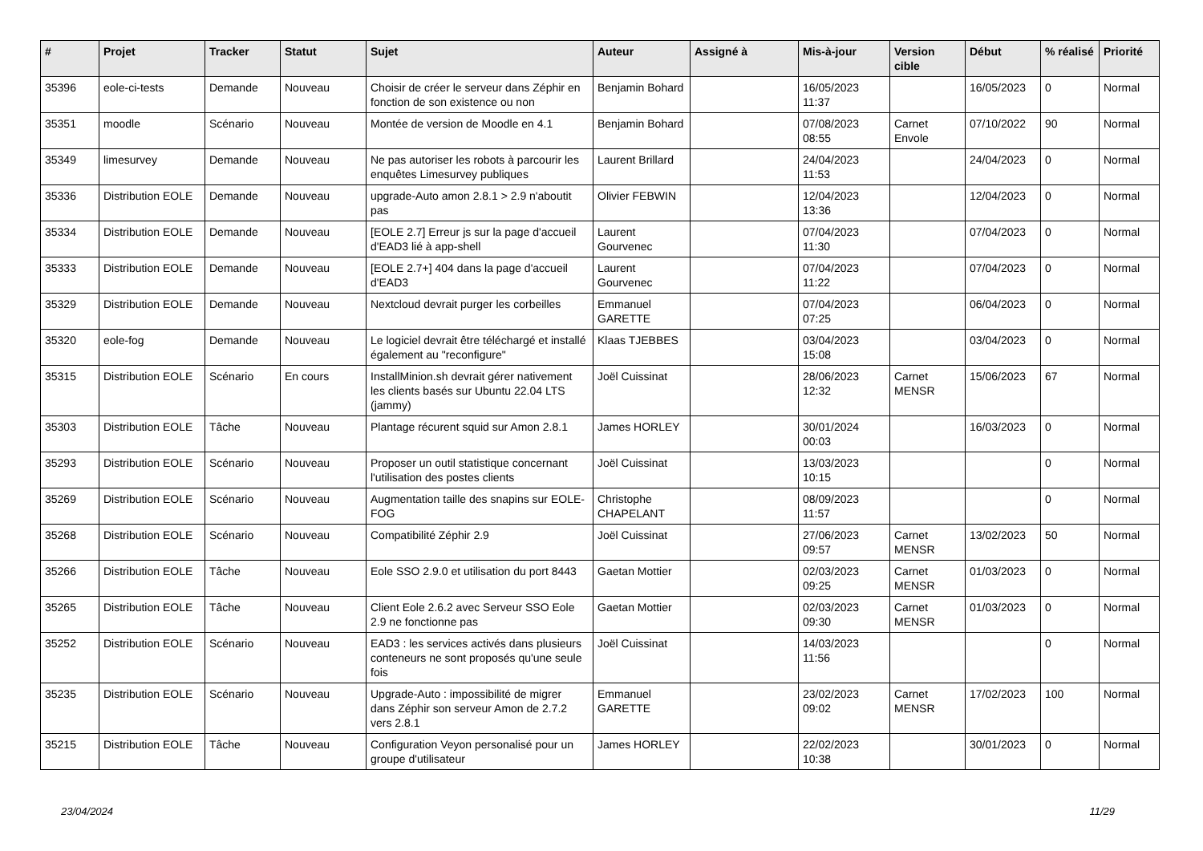| # | Projet | Tracker | Statut | Sujet | Auteur | Assigné à | Mis-à-jour | Version cible | Début | % réalisé | Priorité |
| --- | --- | --- | --- | --- | --- | --- | --- | --- | --- | --- | --- |
| 35396 | eole-ci-tests | Demande | Nouveau | Choisir de créer le serveur dans Zéphir en fonction de son existence ou non | Benjamin Bohard | | 16/05/2023 11:37 | | 16/05/2023 | 0 | Normal |
| 35351 | moodle | Scénario | Nouveau | Montée de version de Moodle en 4.1 | Benjamin Bohard | | 07/08/2023 08:55 | Carnet Envole | 07/10/2022 | 90 | Normal |
| 35349 | limesurvey | Demande | Nouveau | Ne pas autoriser les robots à parcourir les enquêtes Limesurvey publiques | Laurent Brillard | | 24/04/2023 11:53 | | 24/04/2023 | 0 | Normal |
| 35336 | Distribution EOLE | Demande | Nouveau | upgrade-Auto amon 2.8.1 > 2.9 n'aboutit pas | Olivier FEBWIN | | 12/04/2023 13:36 | | 12/04/2023 | 0 | Normal |
| 35334 | Distribution EOLE | Demande | Nouveau | [EOLE 2.7] Erreur js sur la page d'accueil d'EAD3 lié à app-shell | Laurent Gourvenec | | 07/04/2023 11:30 | | 07/04/2023 | 0 | Normal |
| 35333 | Distribution EOLE | Demande | Nouveau | [EOLE 2.7+] 404 dans la page d'accueil d'EAD3 | Laurent Gourvenec | | 07/04/2023 11:22 | | 07/04/2023 | 0 | Normal |
| 35329 | Distribution EOLE | Demande | Nouveau | Nextcloud devrait purger les corbeilles | Emmanuel GARETTE | | 07/04/2023 07:25 | | 06/04/2023 | 0 | Normal |
| 35320 | eole-fog | Demande | Nouveau | Le logiciel devrait être téléchargé et installé également au "reconfigure" | Klaas TJEBBES | | 03/04/2023 15:08 | | 03/04/2023 | 0 | Normal |
| 35315 | Distribution EOLE | Scénario | En cours | InstallMinion.sh devrait gérer nativement les clients basés sur Ubuntu 22.04 LTS (jammy) | Joël Cuissinat | | 28/06/2023 12:32 | Carnet MENSR | 15/06/2023 | 67 | Normal |
| 35303 | Distribution EOLE | Tâche | Nouveau | Plantage récurent squid sur Amon 2.8.1 | James HORLEY | | 30/01/2024 00:03 | | 16/03/2023 | 0 | Normal |
| 35293 | Distribution EOLE | Scénario | Nouveau | Proposer un outil statistique concernant l'utilisation des postes clients | Joël Cuissinat | | 13/03/2023 10:15 | | | 0 | Normal |
| 35269 | Distribution EOLE | Scénario | Nouveau | Augmentation taille des snapins sur EOLE-FOG | Christophe CHAPELANT | | 08/09/2023 11:57 | | | 0 | Normal |
| 35268 | Distribution EOLE | Scénario | Nouveau | Compatibilité Zéphir 2.9 | Joël Cuissinat | | 27/06/2023 09:57 | Carnet MENSR | 13/02/2023 | 50 | Normal |
| 35266 | Distribution EOLE | Tâche | Nouveau | Eole SSO 2.9.0 et utilisation du port 8443 | Gaetan Mottier | | 02/03/2023 09:25 | Carnet MENSR | 01/03/2023 | 0 | Normal |
| 35265 | Distribution EOLE | Tâche | Nouveau | Client Eole 2.6.2 avec Serveur SSO Eole 2.9 ne fonctionne pas | Gaetan Mottier | | 02/03/2023 09:30 | Carnet MENSR | 01/03/2023 | 0 | Normal |
| 35252 | Distribution EOLE | Scénario | Nouveau | EAD3 : les services activés dans plusieurs conteneurs ne sont proposés qu'une seule fois | Joël Cuissinat | | 14/03/2023 11:56 | | | 0 | Normal |
| 35235 | Distribution EOLE | Scénario | Nouveau | Upgrade-Auto : impossibilité de migrer dans Zéphir son serveur Amon de 2.7.2 vers 2.8.1 | Emmanuel GARETTE | | 23/02/2023 09:02 | Carnet MENSR | 17/02/2023 | 100 | Normal |
| 35215 | Distribution EOLE | Tâche | Nouveau | Configuration Veyon personalisé pour un groupe d'utilisateur | James HORLEY | | 22/02/2023 10:38 | | 30/01/2023 | 0 | Normal |
23/04/2024 11/29